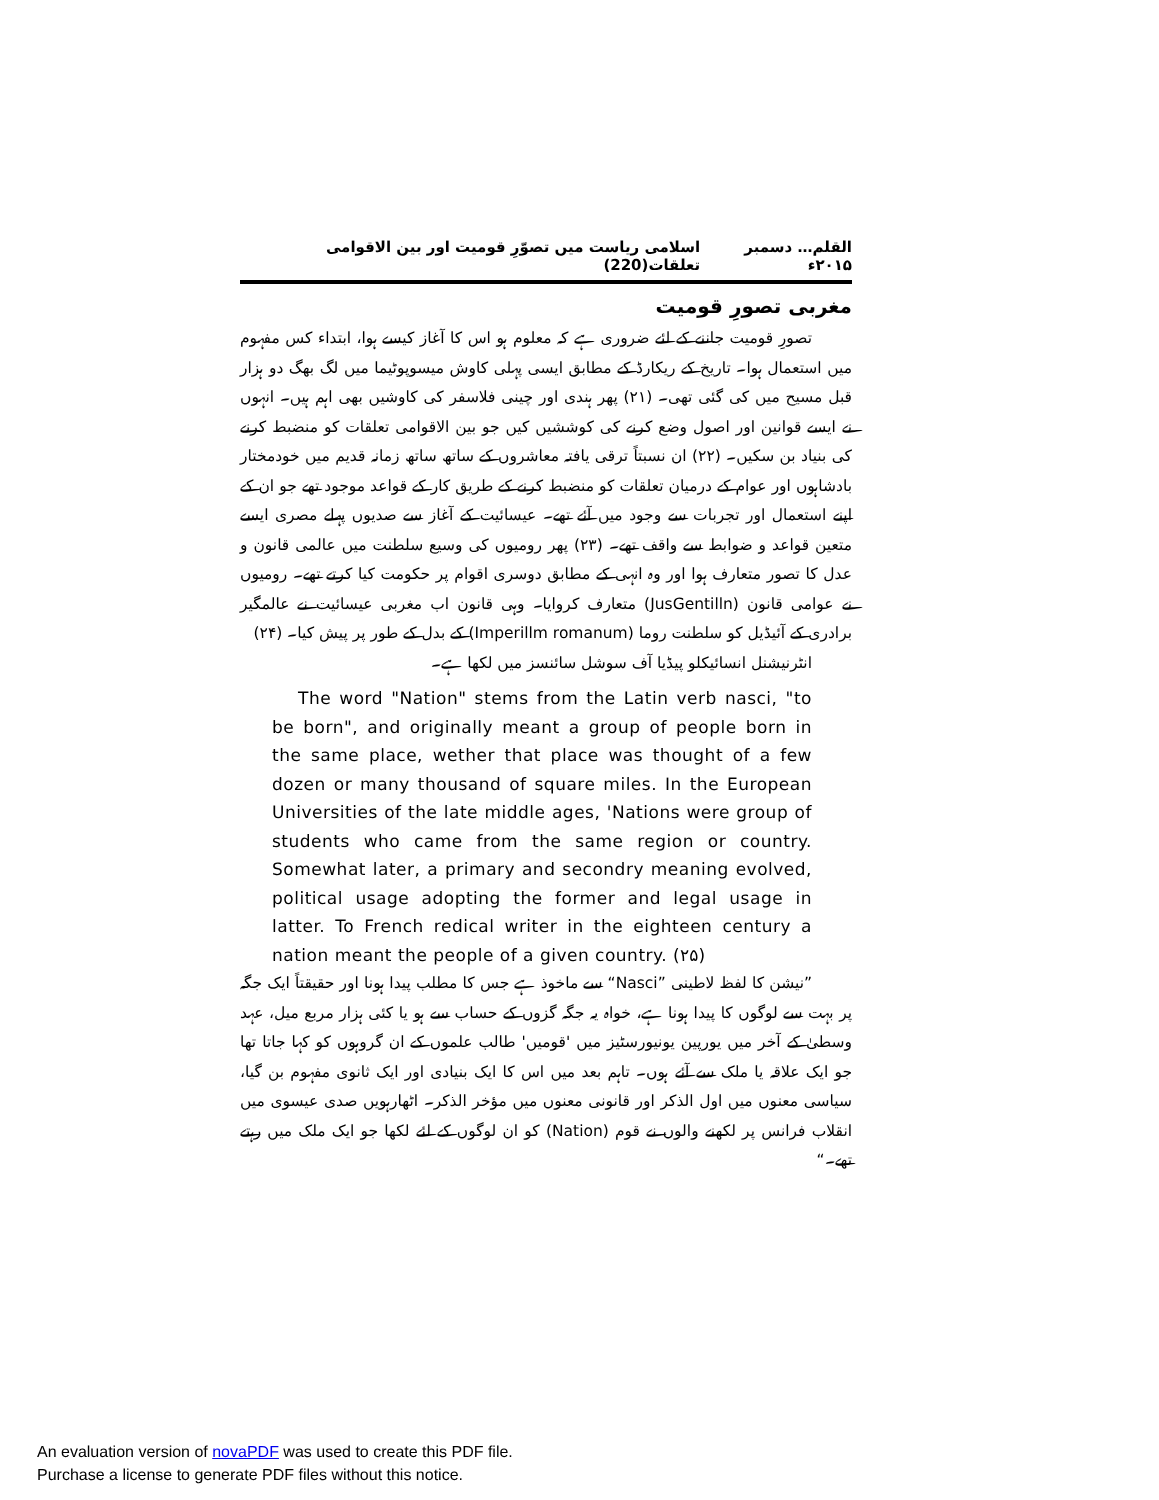القلم… دسمبر ۲۰۱۵ء اسلامی ریاست میں تصوّرِ قومیت اور بین الاقوامی تعلقات(220)
مغربی تصورِ قومیت
تصورِ قومیت جاننے کے لئے ضروری ہے کہ معلوم ہو اس کا آغاز کیسے ہوا، ابتداء کس مفہوم میں استعمال ہوا۔ تاریخ کے ریکارڈ کے مطابق ایسی پہلی کاوش میسوپوٹیما میں لگ بھگ دو ہزار قبل مسیح میں کی گئی تھی۔ (۲۱) پھر ہندی اور چینی فلاسفر کی کاوشیں بھی اہم ہیں۔ انہوں نے ایسے قوانین اور اصول وضع کرنے کی کوششیں کیں جو بین الاقوامی تعلقات کو منضبط کرنے کی بنیاد بن سکیں۔ (۲۲) ان نسبتاً ترقی یافتہ معاشروں کے ساتھ ساتھ زمانہ قدیم میں خودمختار بادشاہوں اور عوام کے درمیان تعلقات کو منضبط کرنے کے طریق کار کے قواعد موجود تھے جو ان کے اپنے استعمال اور تجربات سے وجود میں آئے تھے۔ عیسائیت کے آغاز سے صدیوں پہلے مصری ایسے متعین قواعد و ضوابط سے واقف تھے۔ (۲۳) پھر رومیوں کی وسیع سلطنت میں عالمی قانون و عدل کا تصور متعارف ہوا اور وہ انہی کے مطابق دوسری اقوام پر حکومت کیا کرتے تھے۔ رومیوں نے عوامی قانون (JusGentilln) متعارف کروایا۔ وہی قانون اب مغربی عیسائیت نے عالمگیر برادری کے آئیڈیل کو سلطنت روما (Imperillm romanum) کے بدل کے طور پر پیش کیا۔ (۲۴)
انٹرنیشنل انسائیکلو پیڈیا آف سوشل سائنسز میں لکھا ہے۔
The word "Nation" stems from the Latin verb nasci, "to be born", and originally meant a group of people born in the same place, wether that place was thought of a few dozen or many thousand of square miles. In the European Universities of the late middle ages, 'Nations were group of students who came from the same region or country. Somewhat later, a primary and secondry meaning evolved, political usage adopting the former and legal usage in latter. To French redical writer in the eighteen century a nation meant the people of a given country. (۲۵)
”نیشن کا لفظ لاطینی ”Nasci“ سے ماخوذ ہے جس کا مطلب پیدا ہونا اور حقیقتاً ایک جگہ پر بہت سے لوگوں کا پیدا ہونا ہے، خواہ یہ جگہ گزوں کے حساب سے ہو یا کئی ہزار مربع میل، عہد وسطیٰ کے آخر میں یورپین یونیورسٹیز میں 'قومیں' طالب علموں کے ان گروہوں کو کہا جاتا تھا جو ایک علاقہ یا ملک سے آئے ہوں۔ تاہم بعد میں اس کا ایک بنیادی اور ایک ثانوی مفہوم بن گیا، سیاسی معنوں میں اول الذکر اور قانونی معنوں میں مؤخر الذکر۔ اٹھارہویں صدی عیسوی میں انقلاب فرانس پر لکھنے والوں نے قوم (Nation) کو ان لوگوں کے لئے لکھا جو ایک ملک میں رہتے تھے۔“
An evaluation version of novaPDF was used to create this PDF file.
Purchase a license to generate PDF files without this notice.